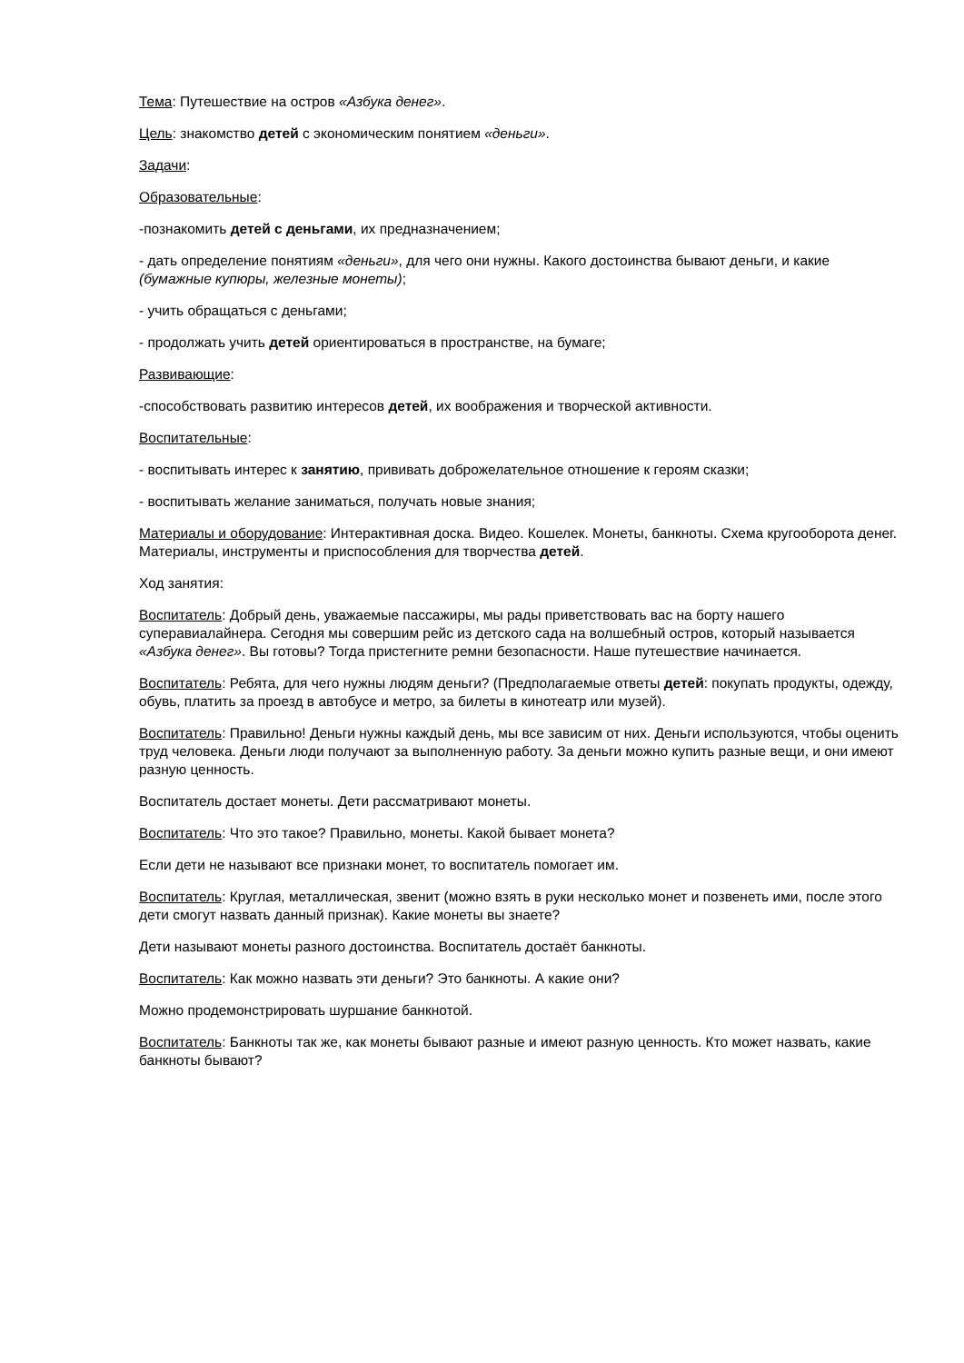Тема: Путешествие на остров «Азбука денег».
Цель: знакомство детей с экономическим понятием «деньги».
Задачи:
Образовательные:
-познакомить детей с деньгами, их предназначением;
- дать определение понятиям «деньги», для чего они нужны. Какого достоинства бывают деньги, и какие (бумажные купюры, железные монеты);
- учить обращаться с деньгами;
- продолжать учить детей ориентироваться в пространстве, на бумаге;
Развивающие:
-способствовать развитию интересов детей, их воображения и творческой активности.
Воспитательные:
- воспитывать интерес к занятию, прививать доброжелательное отношение к героям сказки;
- воспитывать желание заниматься, получать новые знания;
Материалы и оборудование: Интерактивная доска. Видео. Кошелек. Монеты, банкноты. Схема кругооборота денег. Материалы, инструменты и приспособления для творчества детей.
Ход занятия:
Воспитатель: Добрый день, уважаемые пассажиры, мы рады приветствовать вас на борту нашего суперавиалайнера. Сегодня мы совершим рейс из детского сада на волшебный остров, который называется «Азбука денег». Вы готовы? Тогда пристегните ремни безопасности. Наше путешествие начинается.
Воспитатель: Ребята, для чего нужны людям деньги? (Предполагаемые ответы детей: покупать продукты, одежду, обувь, платить за проезд в автобусе и метро, за билеты в кинотеатр или музей).
Воспитатель: Правильно! Деньги нужны каждый день, мы все зависим от них. Деньги используются, чтобы оценить труд человека. Деньги люди получают за выполненную работу. За деньги можно купить разные вещи, и они имеют разную ценность.
Воспитатель достает монеты. Дети рассматривают монеты.
Воспитатель: Что это такое? Правильно, монеты. Какой бывает монета?
Если дети не называют все признаки монет, то воспитатель помогает им.
Воспитатель: Круглая, металлическая, звенит (можно взять в руки несколько монет и позвенеть ими, после этого дети смогут назвать данный признак). Какие монеты вы знаете?
Дети называют монеты разного достоинства. Воспитатель достаёт банкноты.
Воспитатель: Как можно назвать эти деньги? Это банкноты. А какие они?
Можно продемонстрировать шуршание банкнотой.
Воспитатель: Банкноты так же, как монеты бывают разные и имеют разную ценность. Кто может назвать, какие банкноты бывают?